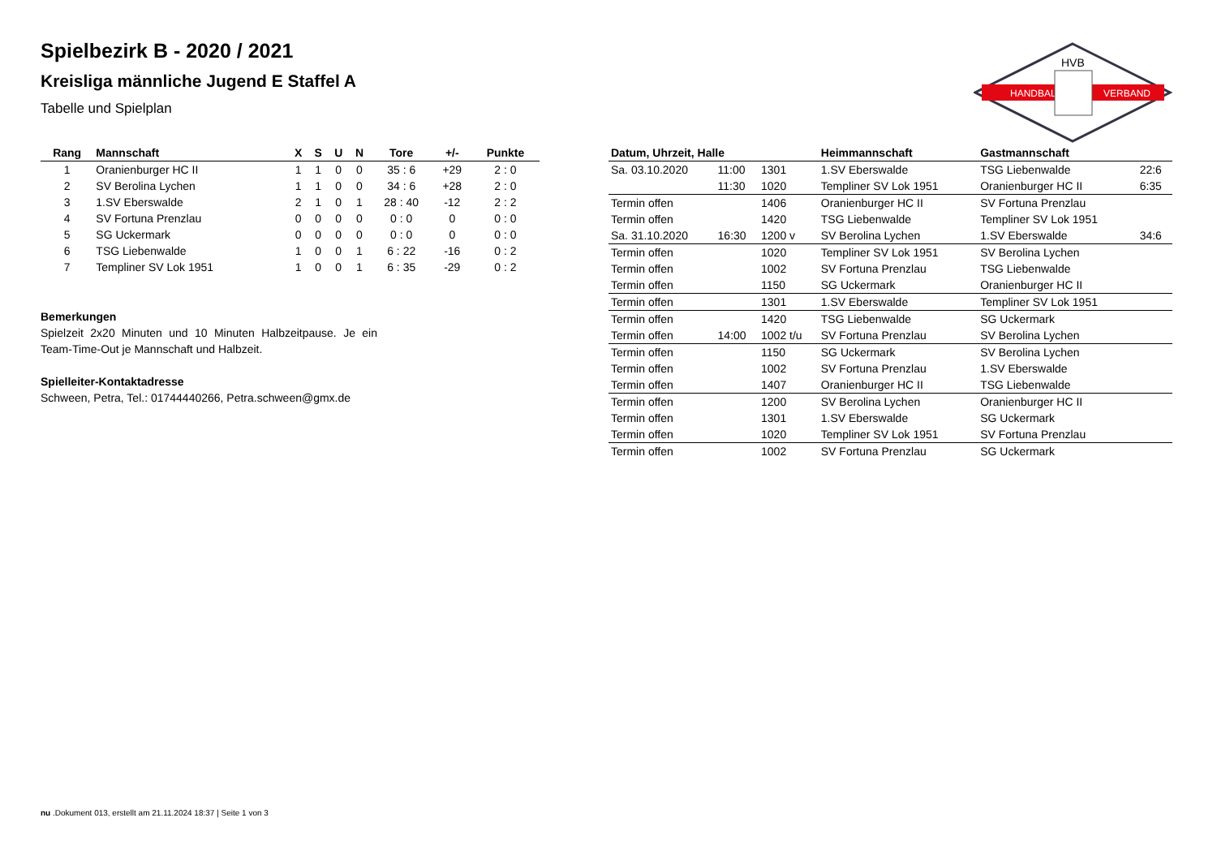Spielbezirk B - 2020 / 2021
Kreisliga männliche Jugend E Staffel A
Tabelle und Spielplan
HANDBALL
VERBAND
HVB
| Rang | Mannschaft | X | S | U | N | Tore | +/- | Punkte |
| --- | --- | --- | --- | --- | --- | --- | --- | --- |
| 1 | Oranienburger HC II | 1 | 1 | 0 | 0 | 35 : 6 | +29 | 2 : 0 |
| 2 | SV Berolina Lychen | 1 | 1 | 0 | 0 | 34 : 6 | +28 | 2 : 0 |
| 3 | 1.SV Eberswalde | 2 | 1 | 0 | 1 | 28 : 40 | -12 | 2 : 2 |
| 4 | SV Fortuna Prenzlau | 0 | 0 | 0 | 0 | 0 : 0 | 0 | 0 : 0 |
| 5 | SG Uckermark | 0 | 0 | 0 | 0 | 0 : 0 | 0 | 0 : 0 |
| 6 | TSG Liebenwalde | 1 | 0 | 0 | 1 | 6 : 22 | -16 | 0 : 2 |
| 7 | Templiner SV Lok 1951 | 1 | 0 | 0 | 1 | 6 : 35 | -29 | 0 : 2 |
Bemerkungen
Spielzeit 2x20 Minuten und 10 Minuten Halbzeitpause. Je ein Team-Time-Out je Mannschaft und Halbzeit.
Spielleiter-Kontaktadresse
Schween, Petra, Tel.: 01744440266, Petra.schween@gmx.de
| Datum, Uhrzeit, Halle | | | Heimmannschaft | Gastmannschaft | |
| --- | --- | --- | --- | --- | --- |
| Sa. 03.10.2020 | 11:00 | 1301 | 1.SV Eberswalde | TSG Liebenwalde | 22:6 |
| | 11:30 | 1020 | Templiner SV Lok 1951 | Oranienburger HC II | 6:35 |
| Termin offen | | 1406 | Oranienburger HC II | SV Fortuna Prenzlau | |
| Termin offen | | 1420 | TSG Liebenwalde | Templiner SV Lok 1951 | |
| Sa. 31.10.2020 | 16:30 | 1200 v | SV Berolina Lychen | 1.SV Eberswalde | 34:6 |
| Termin offen | | 1020 | Templiner SV Lok 1951 | SV Berolina Lychen | |
| Termin offen | | 1002 | SV Fortuna Prenzlau | TSG Liebenwalde | |
| Termin offen | | 1150 | SG Uckermark | Oranienburger HC II | |
| Termin offen | | 1301 | 1.SV Eberswalde | Templiner SV Lok 1951 | |
| Termin offen | | 1420 | TSG Liebenwalde | SG Uckermark | |
| Termin offen | 14:00 | 1002 t/u | SV Fortuna Prenzlau | SV Berolina Lychen | |
| Termin offen | | 1150 | SG Uckermark | SV Berolina Lychen | |
| Termin offen | | 1002 | SV Fortuna Prenzlau | 1.SV Eberswalde | |
| Termin offen | | 1407 | Oranienburger HC II | TSG Liebenwalde | |
| Termin offen | | 1200 | SV Berolina Lychen | Oranienburger HC II | |
| Termin offen | | 1301 | 1.SV Eberswalde | SG Uckermark | |
| Termin offen | | 1020 | Templiner SV Lok 1951 | SV Fortuna Prenzlau | |
| Termin offen | | 1002 | SV Fortuna Prenzlau | SG Uckermark | |
nu .Dokument 013, erstellt am 21.11.2024 18:37 | Seite 1 von 3